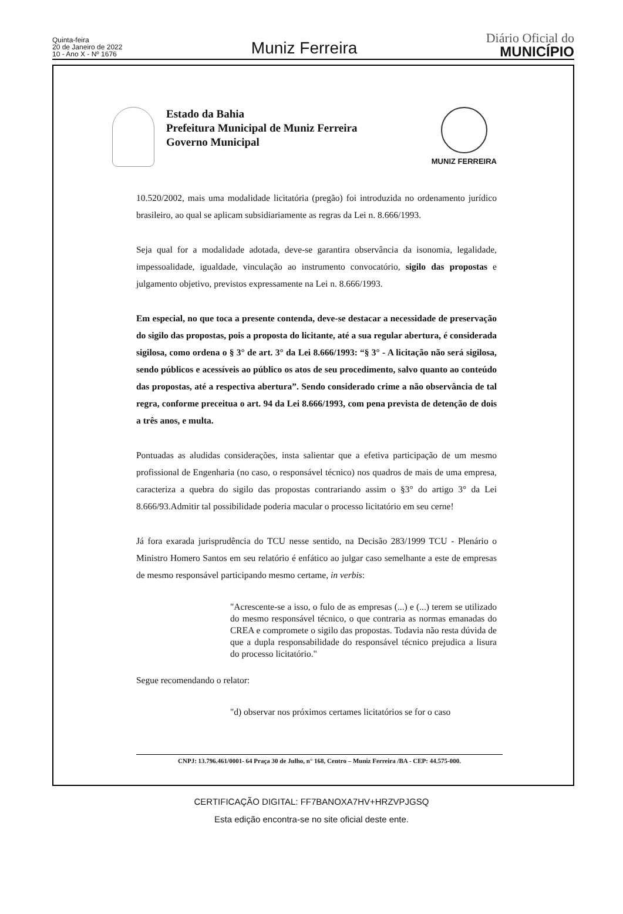Quinta-feira
20 de Janeiro de 2022
10 - Ano X - Nº 1676
Muniz Ferreira
Diário Oficial do
MUNICÍPIO
Estado da Bahia
Prefeitura Municipal de Muniz Ferreira
Governo Municipal
MUNIZ FERREIRA
10.520/2002, mais uma modalidade licitatória (pregão) foi introduzida no ordenamento jurídico brasileiro, ao qual se aplicam subsidiariamente as regras da Lei n. 8.666/1993.
Seja qual for a modalidade adotada, deve-se garantira observância da isonomia, legalidade, impessoalidade, igualdade, vinculação ao instrumento convocatório, sigilo das propostas e julgamento objetivo, previstos expressamente na Lei n. 8.666/1993.
Em especial, no que toca a presente contenda, deve-se destacar a necessidade de preservação do sigilo das propostas, pois a proposta do licitante, até a sua regular abertura, é considerada sigilosa, como ordena o § 3° de art. 3° da Lei 8.666/1993: “§ 3° - A licitação não será sigilosa, sendo públicos e acessíveis ao público os atos de seu procedimento, salvo quanto ao conteúdo das propostas, até a respectiva abertura”. Sendo considerado crime a não observância de tal regra, conforme preceitua o art. 94 da Lei 8.666/1993, com pena prevista de detenção de dois a três anos, e multa.
Pontuadas as aludidas considerações, insta salientar que a efetiva participação de um mesmo profissional de Engenharia (no caso, o responsável técnico) nos quadros de mais de uma empresa, caracteriza a quebra do sigilo das propostas contrariando assim o §3° do artigo 3° da Lei 8.666/93.Admitir tal possibilidade poderia macular o processo licitatório em seu cerne!
Já fora exarada jurisprudência do TCU nesse sentido, na Decisão 283/1999 TCU - Plenário o Ministro Homero Santos em seu relatório é enfático ao julgar caso semelhante a este de empresas de mesmo responsável participando mesmo certame, in verbis:
"Acrescente-se a isso, o fulo de as empresas (...) e (...) terem se utilizado do mesmo responsável técnico, o que contraria as normas emanadas do CREA e compromete o sigilo das propostas. Todavia não resta dúvida de que a dupla responsabilidade do responsável técnico prejudica a lisura do processo licitatório."
Segue recomendando o relator:
"d) observar nos próximos certames licitatórios se for o caso
CNPJ: 13.796.461/0001- 64 Praça 30 de Julho, n° 168, Centro – Muniz Ferreira /BA - CEP: 44.575-000.
CERTIFICAÇÃO DIGITAL: FF7BANOXA7HV+HRZVPJGSQ
Esta edição encontra-se no site oficial deste ente.